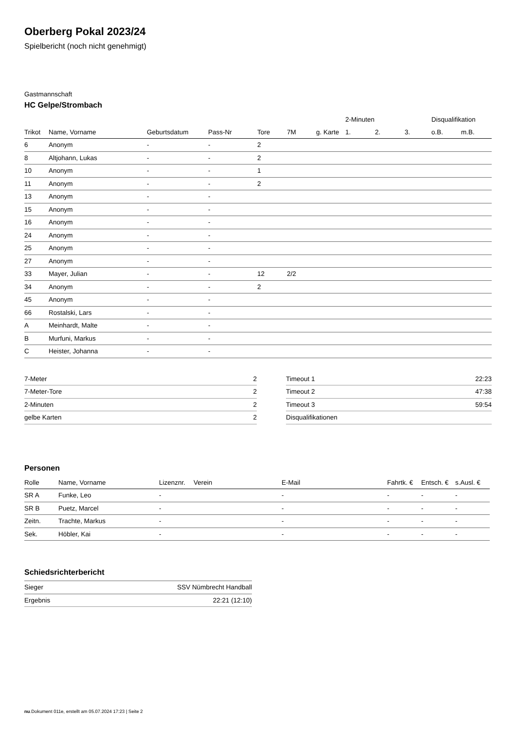Oberberg Pokal 2023/24
Spielbericht (noch nicht genehmigt)
Gastmannschaft
HC Gelpe/Strombach
| | | | | | | | 2-Minuten | | | Disqualifikation | |
| --- | --- | --- | --- | --- | --- | --- | --- | --- | --- | --- | --- |
| Trikot | Name, Vorname | Geburtsdatum | Pass-Nr | Tore | 7M | g. Karte | 1. | 2. | 3. | o.B. | m.B. |
| 6 | Anonym | - | - | 2 | | | | | | | |
| 8 | Altjohann, Lukas | - | - | 2 | | | | | | | |
| 10 | Anonym | - | - | 1 | | | | | | | |
| 11 | Anonym | - | - | 2 | | | | | | | |
| 13 | Anonym | - | - | | | | | | | | |
| 15 | Anonym | - | - | | | | | | | | |
| 16 | Anonym | - | - | | | | | | | | |
| 24 | Anonym | - | - | | | | | | | | |
| 25 | Anonym | - | - | | | | | | | | |
| 27 | Anonym | - | - | | | | | | | | |
| 33 | Mayer, Julian | - | - | 12 | 2/2 | | | | | | |
| 34 | Anonym | - | - | 2 | | | | | | | |
| 45 | Anonym | - | - | | | | | | | | |
| 66 | Rostalski, Lars | - | - | | | | | | | | |
| A | Meinhardt, Malte | - | - | | | | | | | | |
| B | Murfuni, Markus | - | - | | | | | | | | |
| C | Heister, Johanna | - | - | | | | | | | | |
| 7-Meter | 2 |
| 7-Meter-Tore | 2 |
| 2-Minuten | 2 |
| gelbe Karten | 2 |
| Timeout 1 | 22:23 |
| Timeout 2 | 47:38 |
| Timeout 3 | 59:54 |
| Disqualifikationen | |
Personen
| Rolle | Name, Vorname | Lizenznr. | Verein | E-Mail | Fahrtk. € | Entsch. € | s.Ausl. € |
| --- | --- | --- | --- | --- | --- | --- | --- |
| SR A | Funke, Leo | - | | - | - | - | - |
| SR B | Puetz, Marcel | - | | - | - | - | - |
| Zeitn. | Trachte, Markus | - | | - | - | - | - |
| Sek. | Höbler, Kai | - | | - | - | - | - |
Schiedsrichterbericht
| Sieger | SSV Nümbrecht Handball |
| Ergebnis | 22:21 (12:10) |
nu.Dokument 011e, erstellt am 05.07.2024 17:23 | Seite 2